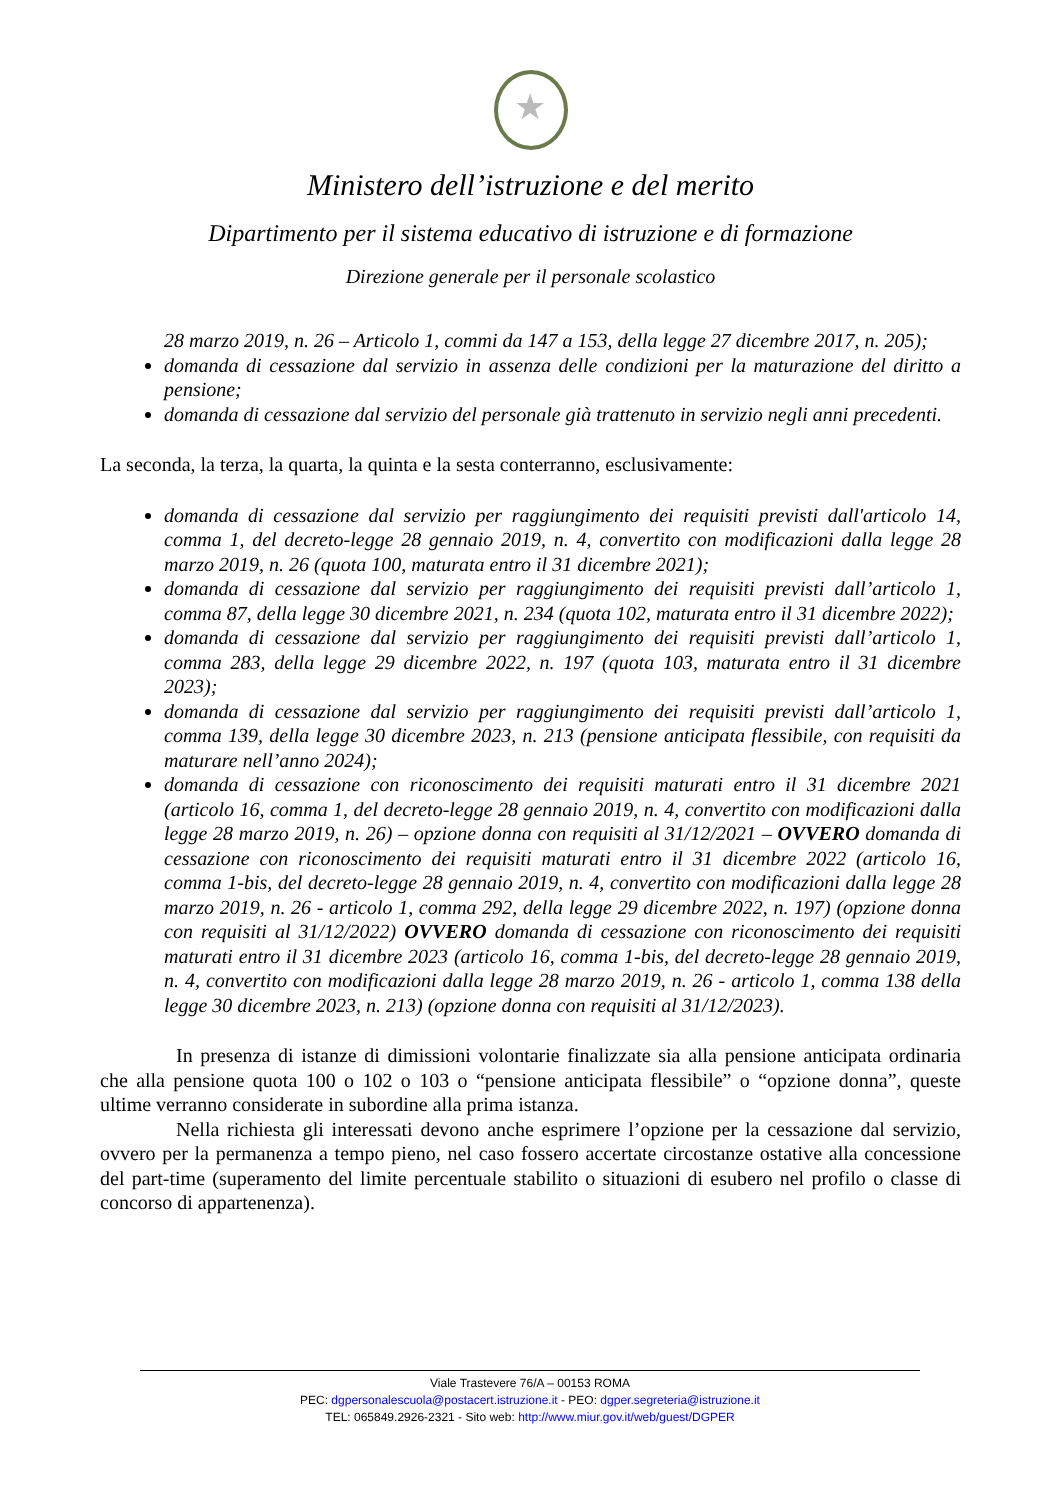★
Ministero dell’istruzione e del merito
Dipartimento per il sistema educativo di istruzione e di formazione
Direzione generale per il personale scolastico
28 marzo 2019, n. 26 – Articolo 1, commi da 147 a 153, della legge 27 dicembre 2017, n. 205);
domanda di cessazione dal servizio in assenza delle condizioni per la maturazione del diritto a pensione;
domanda di cessazione dal servizio del personale già trattenuto in servizio negli anni precedenti.
La seconda, la terza, la quarta, la quinta e la sesta conterranno, esclusivamente:
domanda di cessazione dal servizio per raggiungimento dei requisiti previsti dall'articolo 14, comma 1, del decreto-legge 28 gennaio 2019, n. 4, convertito con modificazioni dalla legge 28 marzo 2019, n. 26 (quota 100, maturata entro il 31 dicembre 2021);
domanda di cessazione dal servizio per raggiungimento dei requisiti previsti dall’articolo 1, comma 87, della legge 30 dicembre 2021, n. 234 (quota 102, maturata entro il 31 dicembre 2022);
domanda di cessazione dal servizio per raggiungimento dei requisiti previsti dall’articolo 1, comma 283, della legge 29 dicembre 2022, n. 197 (quota 103, maturata entro il 31 dicembre 2023);
domanda di cessazione dal servizio per raggiungimento dei requisiti previsti dall’articolo 1, comma 139, della legge 30 dicembre 2023, n. 213 (pensione anticipata flessibile, con requisiti da maturare nell’anno 2024);
domanda di cessazione con riconoscimento dei requisiti maturati entro il 31 dicembre 2021 (articolo 16, comma 1, del decreto-legge 28 gennaio 2019, n. 4, convertito con modificazioni dalla legge 28 marzo 2019, n. 26) – opzione donna con requisiti al 31/12/2021 – OVVERO domanda di cessazione con riconoscimento dei requisiti maturati entro il 31 dicembre 2022 (articolo 16, comma 1-bis, del decreto-legge 28 gennaio 2019, n. 4, convertito con modificazioni dalla legge 28 marzo 2019, n. 26 - articolo 1, comma 292, della legge 29 dicembre 2022, n. 197) (opzione donna con requisiti al 31/12/2022) OVVERO domanda di cessazione con riconoscimento dei requisiti maturati entro il 31 dicembre 2023 (articolo 16, comma 1-bis, del decreto-legge 28 gennaio 2019, n. 4, convertito con modificazioni dalla legge 28 marzo 2019, n. 26 - articolo 1, comma 138 della legge 30 dicembre 2023, n. 213) (opzione donna con requisiti al 31/12/2023).
In presenza di istanze di dimissioni volontarie finalizzate sia alla pensione anticipata ordinaria che alla pensione quota 100 o 102 o 103 o “pensione anticipata flessibile” o “opzione donna”, queste ultime verranno considerate in subordine alla prima istanza.
Nella richiesta gli interessati devono anche esprimere l’opzione per la cessazione dal servizio, ovvero per la permanenza a tempo pieno, nel caso fossero accertate circostanze ostative alla concessione del part-time (superamento del limite percentuale stabilito o situazioni di esubero nel profilo o classe di concorso di appartenenza).
Viale Trastevere 76/A – 00153 ROMA
PEC: dgpersonalescuola@postacert.istruzione.it - PEO: dgper.segreteria@istruzione.it
TEL: 065849.2926-2321 - Sito web: http://www.miur.gov.it/web/guest/DGPER